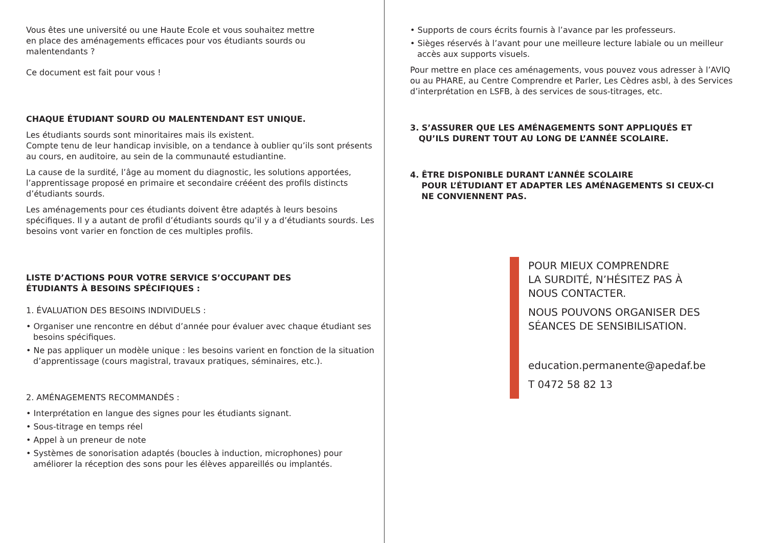Vous êtes une université ou une Haute Ecole et vous souhaitez mettre
en place des aménagements efficaces pour vos étudiants sourds ou
malentendants ?
Ce document est fait pour vous !
CHAQUE ÉTUDIANT SOURD OU MALENTENDANT EST UNIQUE.
Les étudiants sourds sont minoritaires mais ils existent.
Compte tenu de leur handicap invisible, on a tendance à oublier qu’ils sont présents au cours, en auditoire, au sein de la communauté estudiantine.
La cause de la surdité, l’âge au moment du diagnostic, les solutions apportées, l’apprentissage proposé en primaire et secondaire crééent des profils distincts d’étudiants sourds.
Les aménagements pour ces étudiants doivent être adaptés à leurs besoins spécifiques. Il y a autant de profil d’étudiants sourds qu’il y a d’étudiants sourds. Les besoins vont varier en fonction de ces multiples profils.
LISTE D’ACTIONS POUR VOTRE SERVICE S’OCCUPANT DES
ÉTUDIANTS À BESOINS SPÉCIFIQUES :
1. ÉVALUATION DES BESOINS INDIVIDUELS :
• Organiser une rencontre en début d’année pour évaluer avec chaque étudiant ses besoins spécifiques.
• Ne pas appliquer un modèle unique : les besoins varient en fonction de la situation d’apprentissage (cours magistral, travaux pratiques, séminaires, etc.).
2. AMÉNAGEMENTS RECOMMANDÉS :
• Interprétation en langue des signes pour les étudiants signant.
• Sous-titrage en temps réel
• Appel à un preneur de note
• Systèmes de sonorisation adaptés (boucles à induction, microphones) pour améliorer la réception des sons pour les élèves appareillés ou implantés.
• Supports de cours écrits fournis à l’avance par les professeurs.
• Sièges réservés à l’avant pour une meilleure lecture labiale ou un meilleur accès aux supports visuels.
Pour mettre en place ces aménagements, vous pouvez vous adresser à l’AVIQ ou au PHARE, au Centre Comprendre et Parler, Les Cèdres asbl, à des Services d’interprétation en LSFB, à des services de sous-titrages, etc.
3. S’ASSURER QUE LES AMÉNAGEMENTS SONT APPLIQUÉS ET
QU’ILS DURENT TOUT AU LONG DE L’ANNÉE SCOLAIRE.
4. ÊTRE DISPONIBLE DURANT L’ANNÉE SCOLAIRE
POUR L’ÉTUDIANT ET ADAPTER LES AMÉNAGEMENTS SI CEUX-CI
NE CONVIENNENT PAS.
POUR MIEUX COMPRENDRE
LA SURDITÉ, N’HÉSITEZ PAS À
NOUS CONTACTER.
NOUS POUVONS ORGANISER DES
SÉANCES DE SENSIBILISATION.
education.permanente@apedaf.be
T 0472 58 82 13